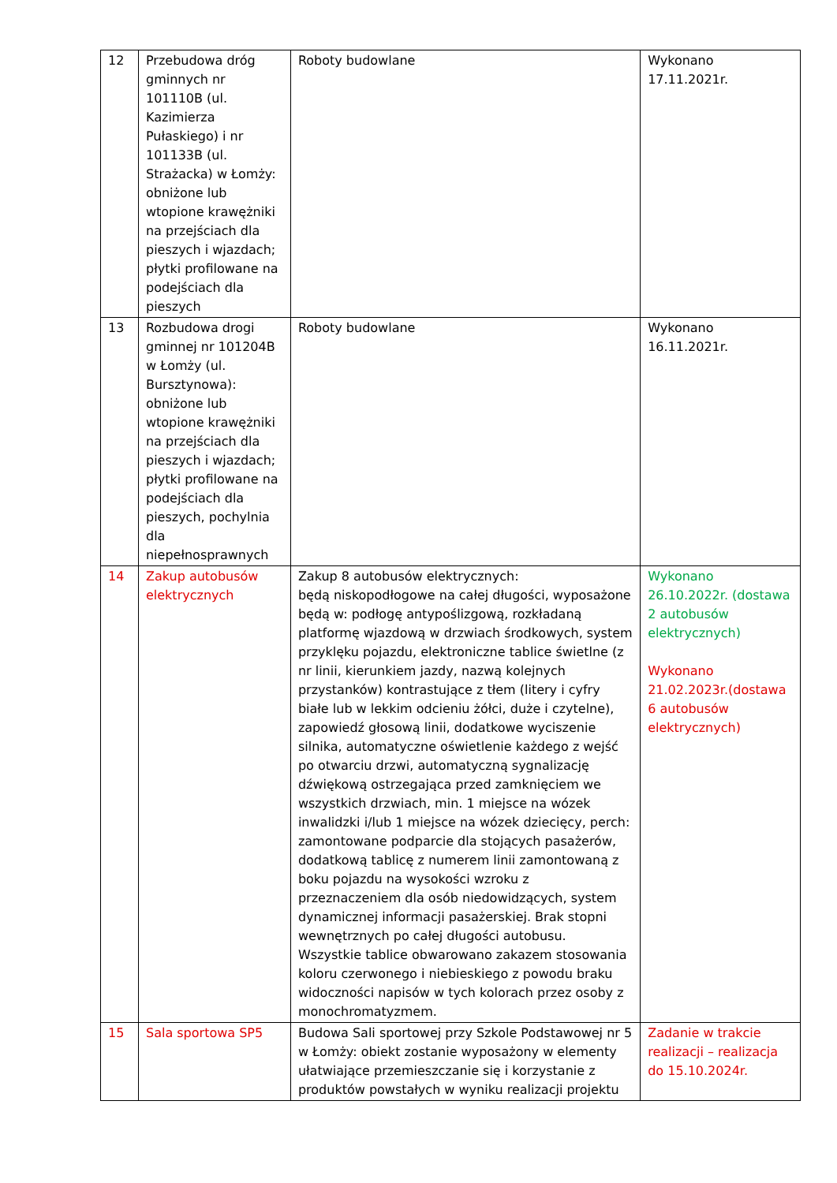| 12 | Przebudowa dróg gminnych nr 101110B (ul. Kazimierza Pułaskiego) i nr 101133B (ul. Strażacka) w Łomży: obniżone lub wtopione krawężniki na przejściach dla pieszych i wjazdach; płytki profilowane na podejściach dla pieszych | Roboty budowlane | Wykonano 17.11.2021r. |
| 13 | Rozbudowa drogi gminnej nr 101204B w Łomży (ul. Bursztynowa): obniżone lub wtopione krawężniki na przejściach dla pieszych i wjazdach; płytki profilowane na podejściach dla pieszych, pochylnia dla niepełnosprawnych | Roboty budowlane | Wykonano 16.11.2021r. |
| 14 | Zakup autobusów elektrycznych | Zakup 8 autobusów elektrycznych: będą niskopodłogowe na całej długości, wyposażone będą w: podłogę antypoślizgową, rozkładaną platformę wjazdową w drzwiach środkowych, system przyklęku pojazdu, elektroniczne tablice świetlne (z nr linii, kierunkiem jazdy, nazwą kolejnych przystanków) kontrastujące z tłem (litery i cyfry białe lub w lekkim odcieniu żółci, duże i czytelne), zapowiedź głosową linii, dodatkowe wyciszenie silnika, automatyczne oświetlenie każdego z wejść po otwarciu drzwi, automatyczną sygnalizację dźwiękową ostrzegająca przed zamknięciem we wszystkich drzwiach, min. 1 miejsce na wózek inwalidzki i/lub 1 miejsce na wózek dziecięcy, perch: zamontowane podparcie dla stojących pasażerów, dodatkową tablicę z numerem linii zamontowaną z boku pojazdu na wysokości wzroku z przeznaczeniem dla osób niedowidzących, system dynamicznej informacji pasażerskiej. Brak stopni wewnętrznych po całej długości autobusu. Wszystkie tablice obwarowano zakazem stosowania koloru czerwonego i niebieskiego z powodu braku widoczności napisów w tych kolorach przez osoby z monochromatyzmem. | Wykonano 26.10.2022r. (dostawa 2 autobusów elektrycznych) Wykonano 21.02.2023r.(dostawa 6 autobusów elektrycznych) |
| 15 | Sala sportowa SP5 | Budowa Sali sportowej przy Szkole Podstawowej nr 5 w Łomży: obiekt zostanie wyposażony w elementy ułatwiające przemieszczanie się i korzystanie z produktów powstałych w wyniku realizacji projektu | Zadanie w trakcie realizacji – realizacja do 15.10.2024r. |